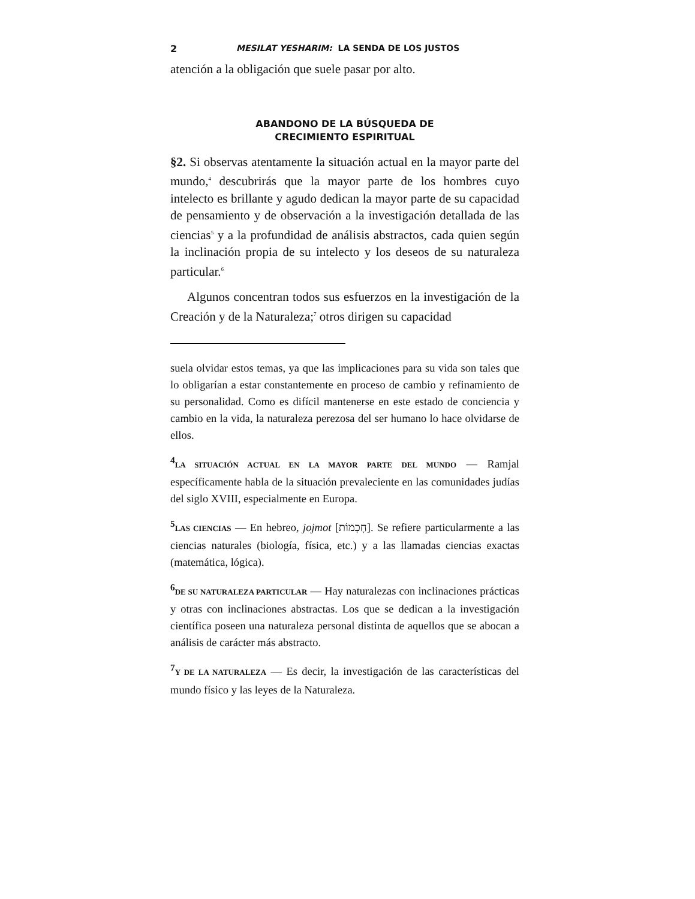2 MESILAT YESHARIM: LA SENDA DE LOS JUSTOS
atención a la obligación que suele pasar por alto.
ABANDONO DE LA BÚSQUEDA DE
CRECIMIENTO ESPIRITUAL
§2. Si observas atentamente la situación actual en la mayor parte del mundo,<sup>4</sup> descubrirás que la mayor parte de los hombres cuyo intelecto es brillante y agudo dedican la mayor parte de su capacidad de pensamiento y de observación a la investigación detallada de las ciencias<sup>5</sup> y a la profundidad de análisis abstractos, cada quien según la inclinación propia de su intelecto y los deseos de su naturaleza particular.<sup>6</sup>
Algunos concentran todos sus esfuerzos en la investigación de la Creación y de la Naturaleza;<sup>7</sup> otros dirigen su capacidad
suela olvidar estos temas, ya que las implicaciones para su vida son tales que lo obligarían a estar constantemente en proceso de cambio y refinamiento de su personalidad. Como es difícil mantenerse en este estado de conciencia y cambio en la vida, la naturaleza perezosa del ser humano lo hace olvidarse de ellos.
<sup>4</sup> LA SITUACIÓN ACTUAL EN LA MAYOR PARTE DEL MUNDO — Ramjal específicamente habla de la situación prevaleciente en las comunidades judías del siglo XVIII, especialmente en Europa.
<sup>5</sup> LAS CIENCIAS — En hebreo, jojmot [חָכְמוֹת]. Se refiere particularmente a las ciencias naturales (biología, física, etc.) y a las llamadas ciencias exactas (matemática, lógica).
<sup>6</sup> DE SU NATURALEZA PARTICULAR — Hay naturalezas con inclinaciones prácticas y otras con inclinaciones abstractas. Los que se dedican a la investigación científica poseen una naturaleza personal distinta de aquellos que se abocan a análisis de carácter más abstracto.
<sup>7</sup> Y DE LA NATURALEZA — Es decir, la investigación de las características del mundo físico y las leyes de la Naturaleza.